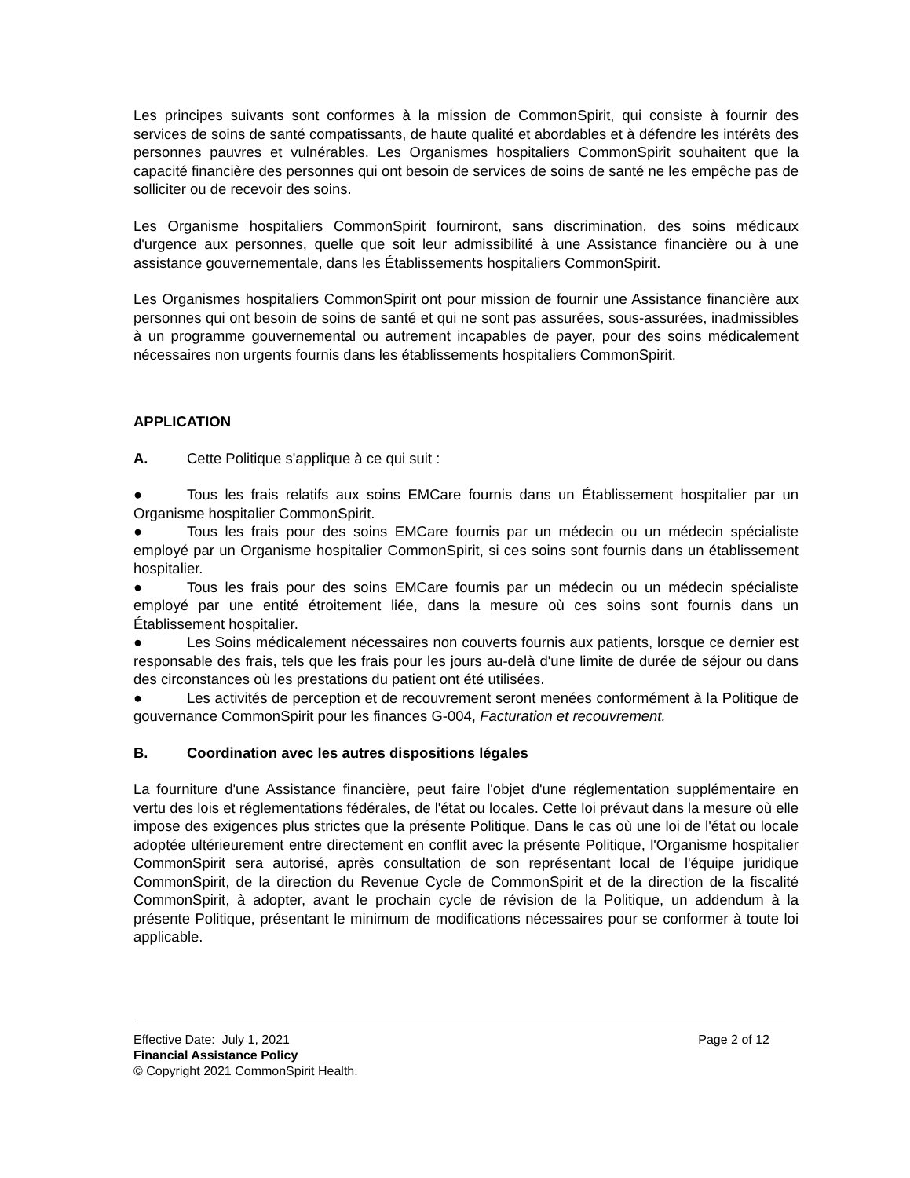Les principes suivants sont conformes à la mission de CommonSpirit, qui consiste à fournir des services de soins de santé compatissants, de haute qualité et abordables et à défendre les intérêts des personnes pauvres et vulnérables. Les Organismes hospitaliers CommonSpirit souhaitent que la capacité financière des personnes qui ont besoin de services de soins de santé ne les empêche pas de solliciter ou de recevoir des soins.
Les Organisme hospitaliers CommonSpirit fourniront, sans discrimination, des soins médicaux d'urgence aux personnes, quelle que soit leur admissibilité à une Assistance financière ou à une assistance gouvernementale, dans les Établissements hospitaliers CommonSpirit.
Les Organismes hospitaliers CommonSpirit ont pour mission de fournir une Assistance financière aux personnes qui ont besoin de soins de santé et qui ne sont pas assurées, sous-assurées, inadmissibles à un programme gouvernemental ou autrement incapables de payer, pour des soins médicalement nécessaires non urgents fournis dans les établissements hospitaliers CommonSpirit.
APPLICATION
A. Cette Politique s'applique à ce qui suit :
● Tous les frais relatifs aux soins EMCare fournis dans un Établissement hospitalier par un Organisme hospitalier CommonSpirit.
● Tous les frais pour des soins EMCare fournis par un médecin ou un médecin spécialiste employé par un Organisme hospitalier CommonSpirit, si ces soins sont fournis dans un établissement hospitalier.
● Tous les frais pour des soins EMCare fournis par un médecin ou un médecin spécialiste employé par une entité étroitement liée, dans la mesure où ces soins sont fournis dans un Établissement hospitalier.
● Les Soins médicalement nécessaires non couverts fournis aux patients, lorsque ce dernier est responsable des frais, tels que les frais pour les jours au-delà d'une limite de durée de séjour ou dans des circonstances où les prestations du patient ont été utilisées.
● Les activités de perception et de recouvrement seront menées conformément à la Politique de gouvernance CommonSpirit pour les finances G-004, Facturation et recouvrement.
B. Coordination avec les autres dispositions légales
La fourniture d'une Assistance financière, peut faire l'objet d'une réglementation supplémentaire en vertu des lois et réglementations fédérales, de l'état ou locales. Cette loi prévaut dans la mesure où elle impose des exigences plus strictes que la présente Politique. Dans le cas où une loi de l'état ou locale adoptée ultérieurement entre directement en conflit avec la présente Politique, l'Organisme hospitalier CommonSpirit sera autorisé, après consultation de son représentant local de l'équipe juridique CommonSpirit, de la direction du Revenue Cycle de CommonSpirit et de la direction de la fiscalité CommonSpirit, à adopter, avant le prochain cycle de révision de la Politique, un addendum à la présente Politique, présentant le minimum de modifications nécessaires pour se conformer à toute loi applicable.
Effective Date: July 1, 2021 Page 2 of 12
Financial Assistance Policy
© Copyright 2021 CommonSpirit Health.